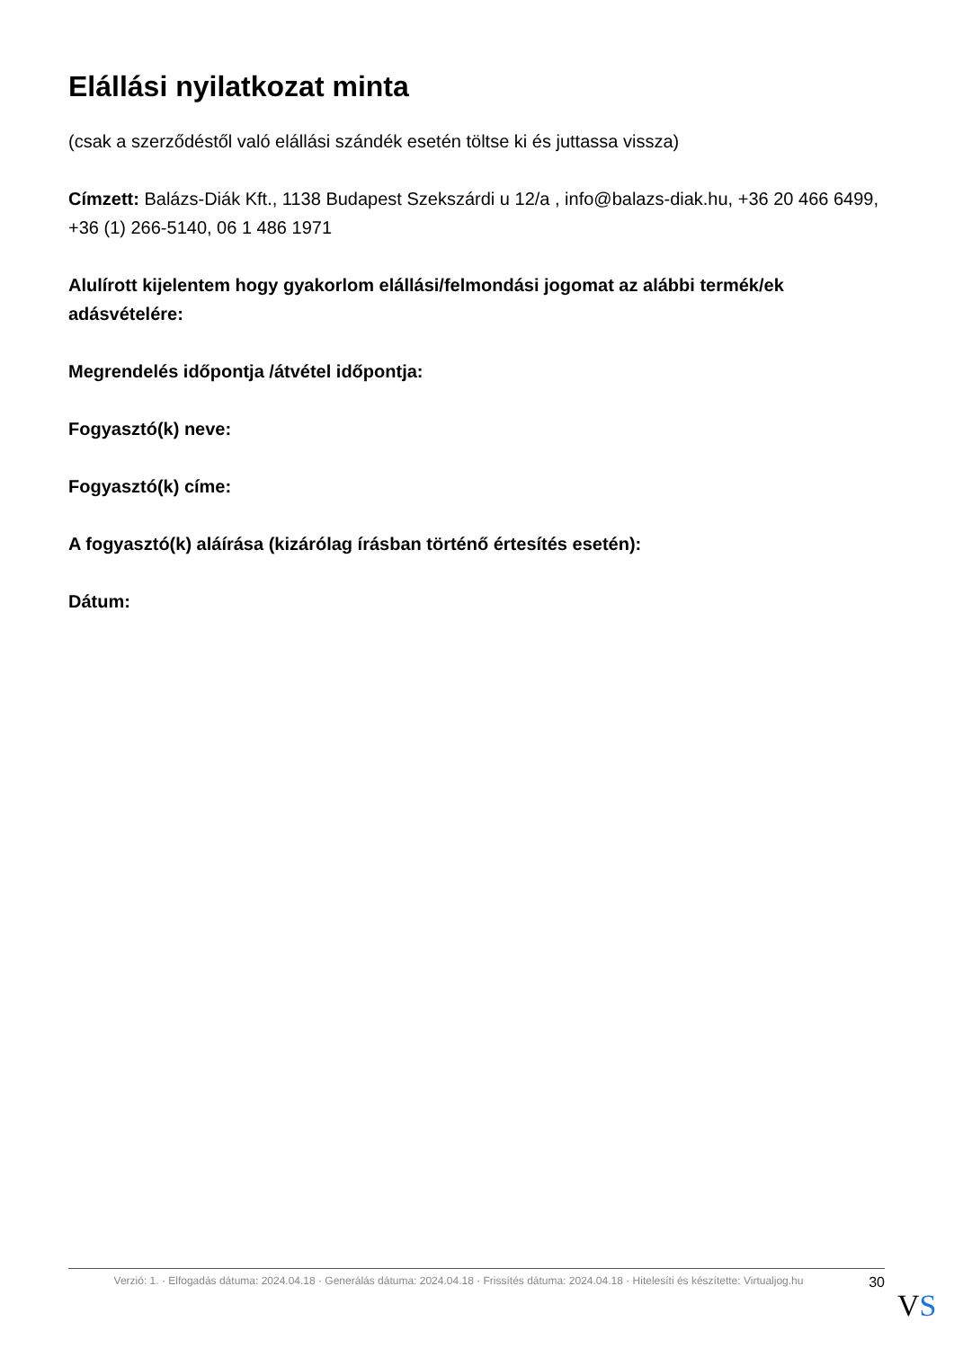Elállási nyilatkozat minta
(csak a szerződéstől való elállási szándék esetén töltse ki és juttassa vissza)
Címzett: Balázs-Diák Kft., 1138 Budapest Szekszárdi u 12/a , info@balazs-diak.hu, +36 20 466 6499, +36 (1) 266-5140, 06 1 486 1971
Alulírott kijelentem hogy gyakorlom elállási/felmondási jogomat az alábbi termék/ek adásvételére:
Megrendelés időpontja /átvétel időpontja:
Fogyasztó(k) neve:
Fogyasztó(k) címe:
A fogyasztó(k) aláírása (kizárólag írásban történő értesítés esetén):
Dátum:
Verzió: 1. · Elfogadás dátuma: 2024.04.18 · Generálás dátuma: 2024.04.18 · Frissítés dátuma: 2024.04.18 · Hitelesíti és készítette: Virtualjog.hu
30
VS